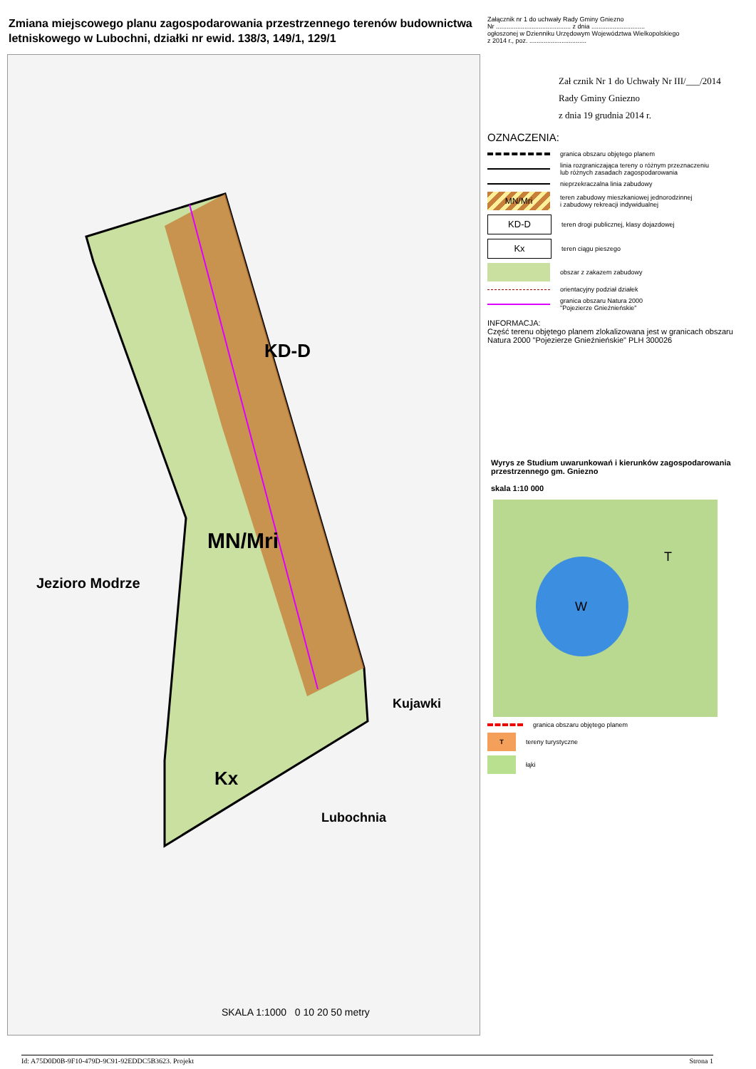Zmiana miejscowego planu zagospodarowania przestrzennego terenów budownictwa letniskowego w Lubochni, działki nr ewid. 138/3, 149/1, 129/1
MN/Mri
KD-D
Kx
Jezioro Modrze
Kujawki
Lubochnia
SKALA 1:1000 0 10 20 50 metry
Załącznik nr 1 do uchwały Rady Gminy Gniezno
Nr .......................................... z dnia ..............................
ogłoszonej w Dzienniku Urzędowym Województwa Wielkopolskiego
z 2014 r., poz. ................................
Zał cznik Nr 1 do Uchwały Nr III/___/2014
Rady Gminy Gniezno
z dnia 19 grudnia 2014 r.
OZNACZENIA:
granica obszaru objętego planem
linia rozgraniczająca tereny o różnym przeznaczeniu
lub różnych zasadach zagospodarowania
nieprzekraczalna linia zabudowy
MN/Mri
teren zabudowy mieszkaniowej jednorodzinnej
i zabudowy rekreacji indywidualnej
KD-D
teren drogi publicznej, klasy dojazdowej
Kx
teren ciągu pieszego
obszar z zakazem zabudowy
orientacyjny podział działek
granica obszaru Natura 2000
"Pojezierze Gnieźnieńskie"
INFORMACJA:
Część terenu objętego planem zlokalizowana jest w granicach obszaru Natura 2000 "Pojezierze Gnieźnieńskie" PLH 300026
Wyrys ze Studium uwarunkowań i kierunków zagospodarowania przestrzennego gm. Gniezno
skala 1:10 000
W
T
granica obszaru objętego planem
T
tereny turystyczne
łąki
Id: A75D0D0B-9F10-479D-9C91-92EDDC5B3623. Projekt Strona 1